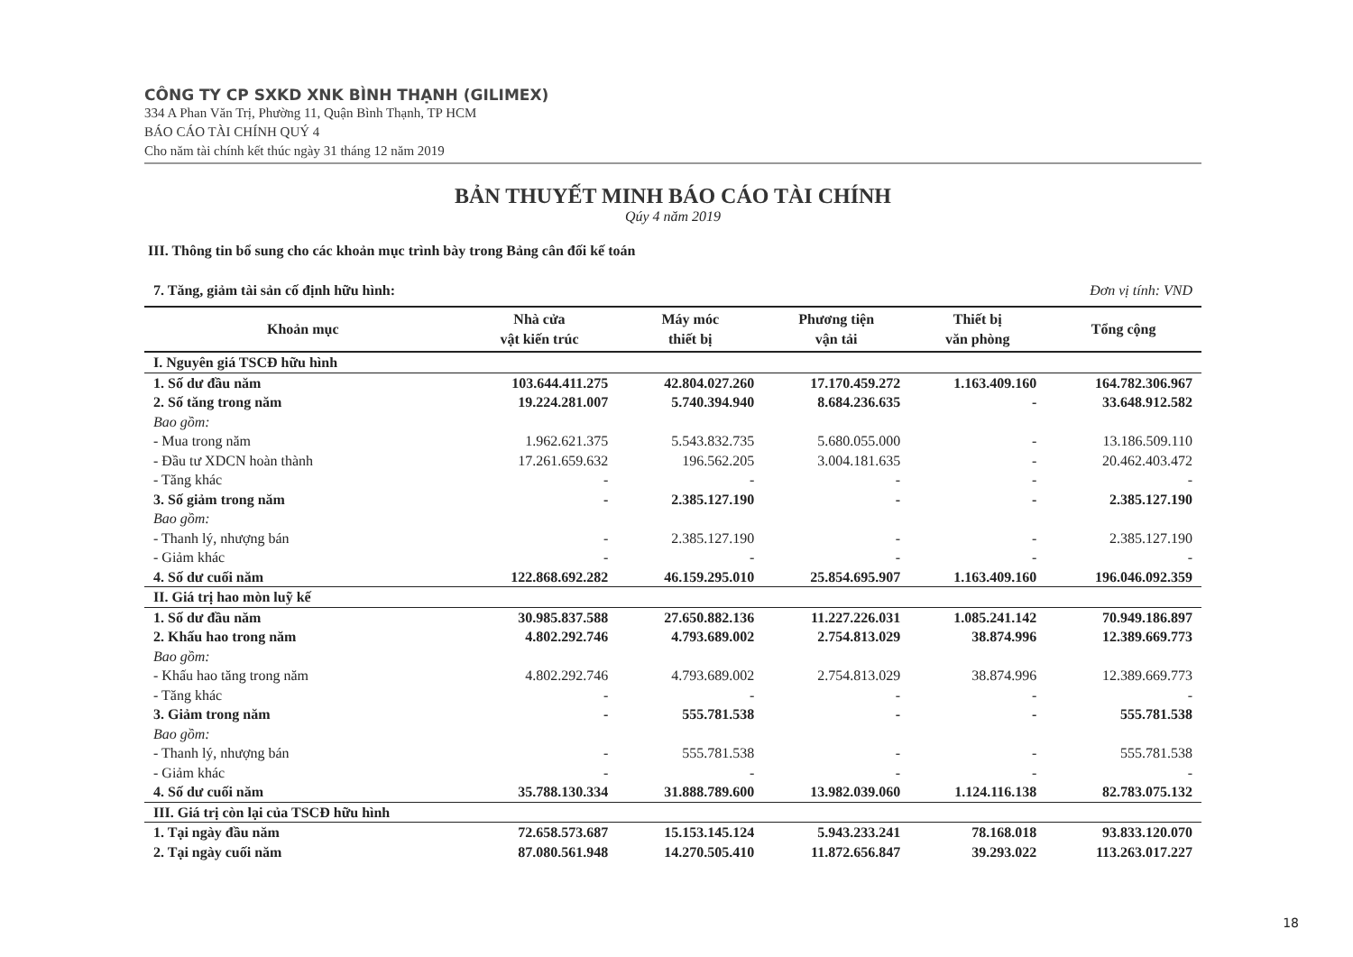CÔNG TY CP SXKD XNK BÌNH THẠNH (GILIMEX)
334 A Phan Văn Trị, Phường 11, Quận Bình Thạnh, TP HCM
BÁO CÁO TÀI CHÍNH QUÝ 4
Cho năm tài chính kết thúc ngày 31 tháng 12 năm 2019
BẢN THUYẾT MINH BÁO CÁO TÀI CHÍNH
Qúy 4 năm 2019
III. Thông tin bổ sung cho các khoản mục trình bày trong Bảng cân đối kế toán
7. Tăng, giảm tài sản cố định hữu hình: Đơn vị tính: VND
| Khoản mục | Nhà cửa vật kiến trúc | Máy móc thiết bị | Phương tiện vận tải | Thiết bị văn phòng | Tổng cộng |
| --- | --- | --- | --- | --- | --- |
| I. Nguyên giá TSCĐ hữu hình | | | | | |
| 1. Số dư đầu năm | 103.644.411.275 | 42.804.027.260 | 17.170.459.272 | 1.163.409.160 | 164.782.306.967 |
| 2. Số tăng trong năm | 19.224.281.007 | 5.740.394.940 | 8.684.236.635 | - | 33.648.912.582 |
| Bao gồm: | | | | | |
| - Mua trong năm | 1.962.621.375 | 5.543.832.735 | 5.680.055.000 | - | 13.186.509.110 |
| - Đầu tư XDCN hoàn thành | 17.261.659.632 | 196.562.205 | 3.004.181.635 | - | 20.462.403.472 |
| - Tăng khác | - | - | - | - | - |
| 3. Số giảm trong năm | - | 2.385.127.190 | - | - | 2.385.127.190 |
| Bao gồm: | | | | | |
| - Thanh lý, nhượng bán | - | 2.385.127.190 | - | - | 2.385.127.190 |
| - Giảm khác | - | - | - | - | - |
| 4. Số dư cuối năm | 122.868.692.282 | 46.159.295.010 | 25.854.695.907 | 1.163.409.160 | 196.046.092.359 |
| II. Giá trị hao mòn luỹ kế | | | | | |
| 1. Số dư đầu năm | 30.985.837.588 | 27.650.882.136 | 11.227.226.031 | 1.085.241.142 | 70.949.186.897 |
| 2. Khấu hao trong năm | 4.802.292.746 | 4.793.689.002 | 2.754.813.029 | 38.874.996 | 12.389.669.773 |
| Bao gồm: | | | | | |
| - Khấu hao tăng trong năm | 4.802.292.746 | 4.793.689.002 | 2.754.813.029 | 38.874.996 | 12.389.669.773 |
| - Tăng khác | - | - | - | - | - |
| 3. Giảm trong năm | - | 555.781.538 | - | - | 555.781.538 |
| Bao gồm: | | | | | |
| - Thanh lý, nhượng bán | - | 555.781.538 | - | - | 555.781.538 |
| - Giảm khác | - | - | - | - | - |
| 4. Số dư cuối năm | 35.788.130.334 | 31.888.789.600 | 13.982.039.060 | 1.124.116.138 | 82.783.075.132 |
| III. Giá trị còn lại của TSCĐ hữu hình | | | | | |
| 1. Tại ngày đầu năm | 72.658.573.687 | 15.153.145.124 | 5.943.233.241 | 78.168.018 | 93.833.120.070 |
| 2. Tại ngày cuối năm | 87.080.561.948 | 14.270.505.410 | 11.872.656.847 | 39.293.022 | 113.263.017.227 |
18